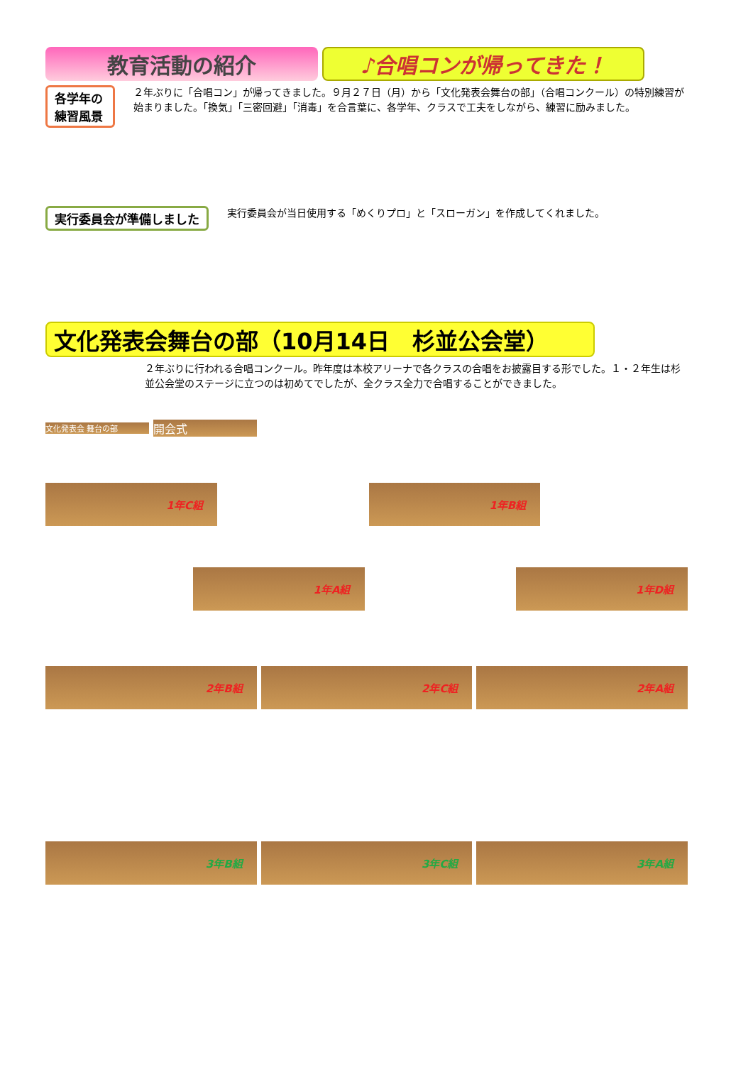教育活動の紹介 ♪合唱コンが帰ってきた！
各学年の練習風景
２年ぶりに「合唱コン」が帰ってきました。９月２７日（月）から「文化発表会舞台の部」（合唱コンクール）の特別練習が始まりました。「換気」「三密回避」「消毒」を合言葉に、各学年、クラスで工夫をしながら、練習に励みました。
実行委員会が準備しました
実行委員会が当日使用する「めくりプロ」と「スローガン」を作成してくれました。
文化発表会舞台の部（10月14日　杉並公会堂）
２年ぶりに行われる合唱コンクール。昨年度は本校アリーナで各クラスの合唱をお披露目する形でした。１・２年生は杉並公会堂のステージに立つのは初めてでしたが、全クラス全力で合唱することができました。
文化発表会 舞台の部
開会式
1年C組 1年B組
1年A組 1年D組
2年B組 2年C組 2年A組
3年B組 3年C組 3年A組